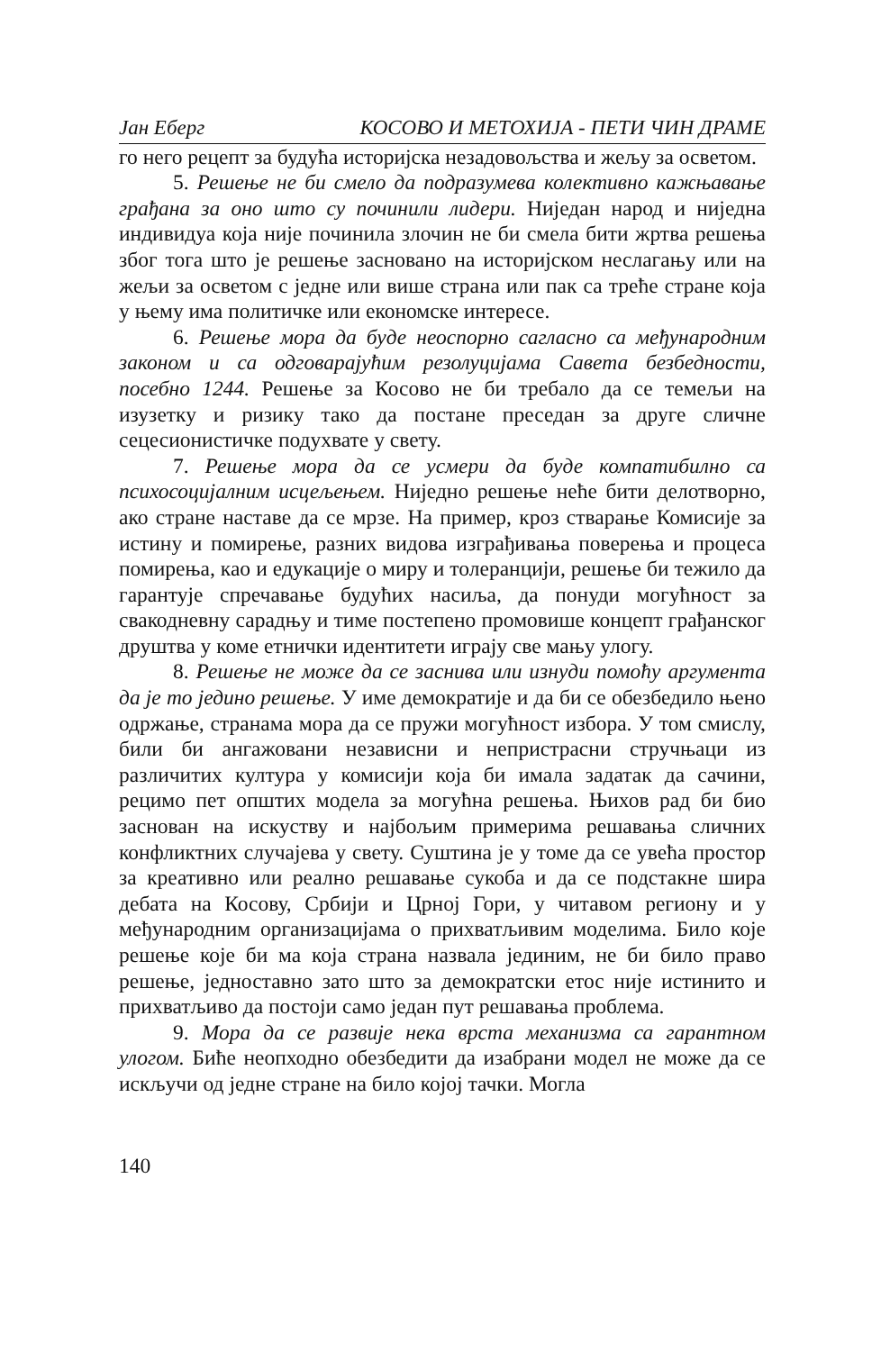Јан Еберг КОСОВО И МЕТОХИЈА - ПЕТИ ЧИН ДРАМЕ
го него рецепт за будућа историјска незадовољства и жељу за осветом.
5. Решење не би смело да подразумева колективно кажњавање грађана за оно што су починили лидери. Ниједан народ и ниједна индивидуа која није починила злочин не би смела бити жртва решења због тога што је решење засновано на историјском неслагању или на жељи за осветом с једне или више страна или пак са треће стране која у њему има политичке или економске интересе.
6. Решење мора да буде неоспорно сагласно са међународним законом и са одговарајућим резолуцијама Савета безбедности, посебно 1244. Решење за Косово не би требало да се темељи на изузетку и ризику тако да постане преседан за друге сличне сецесионистичке подухвате у свету.
7. Решење мора да се усмери да буде компатибилно са психосоцијалним исцељењем. Ниједно решење неће бити делотворно, ако стране наставе да се мрзе. На пример, кроз стварање Комисије за истину и помирење, разних видова изграђивања поверења и процеса помирења, као и едукације о миру и толеранцији, решење би тежило да гарантује спречавање будућих насиља, да понуди могућност за свакодневну сарадњу и тиме постепено промовише концепт грађанског друштва у коме етнички идентитети играју све мању улогу.
8. Решење не може да се заснива или изнуди помоћу аргумента да је то једино решење. У име демократије и да би се обезбедило њено одржање, странама мора да се пружи могућност избора. У том смислу, били би ангажовани независни и непристрасни стручњаци из различитих култура у комисији која би имала задатак да сачини, рецимо пет општих модела за могућна решења. Њихов рад би био заснован на искуству и најбољим примерима решавања сличних конфликтних случајева у свету. Суштина је у томе да се увећа простор за креативно или реално решавање сукоба и да се подстакне шира дебата на Косову, Србији и Црној Гори, у читавом региону и у међународним организацијама о прихватљивим моделима. Било које решење које би ма која страна назвала јединим, не би било право решење, једноставно зато што за демократски етос није истинито и прихватљиво да постоји само један пут решавања проблема.
9. Мора да се развије нека врста механизма са гарантном улогом. Биће неопходно обезбедити да изабрани модел не може да се искључи од једне стране на било којој тачки. Могла
140